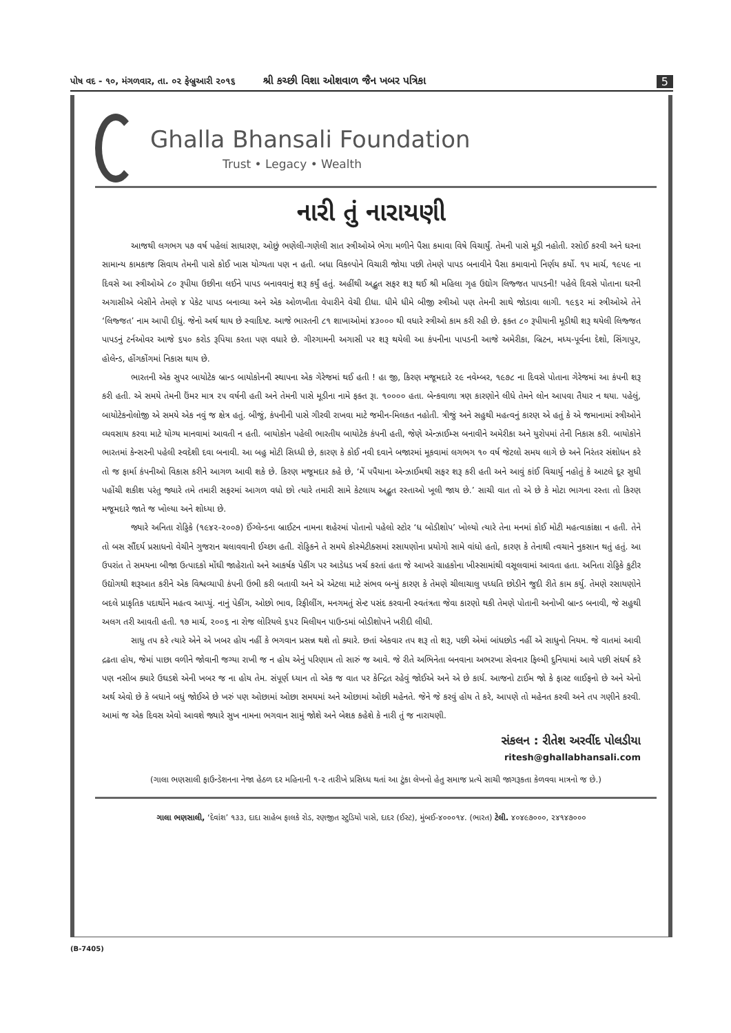પોષ વદ - ૧૦, મંગળવાર, તા. ૦૨ ફેબ્રુઆરી ૨૦૧૬ શ્રી કચ્છી વિશા ઓશવાળ જૈન ખબર પત્રિકા 5
Ghalla Bhansali Foundation
Trust • Legacy • Wealth
નારી તું નારાયણી
આજથી લગભગ ૫૭ વર્ષ પહેલાં સાધારણ, ઓછું ભણેલી-ગણેલી સાત સ્ત્રીઓએ ભેગા મળીને પૈસા કમાવા વિષે વિચાર્યું. તેમની પાસે મૂડી નહોતી. રસોઈ કરવી અને ઘરના સામાન્ય કામકાજ સિવાય તેમની પાસે કોઈ ખાસ યોગ્યતા પણ ન હતી. બધા વિકલ્પોને વિચારી જોયા પછી તેમણે પાપડ બનાવીને પૈસા કમાવાનો નિર્ણય કર્યો. ૧૫ માર્ચ, ૧૯૫૯ ના દિવસે આ સ્ત્રીઓએ ૮૦ રૂપીયા ઉછીના લઈને પાપડ બનાવવાનું શરૂ કર્યું હતું. અહીંથી અદ્ભુત સફર શરૂ થઈ શ્રી મહિલા ગૃહ ઉદ્યોગ લિજ્જત પાપડની! પહેલે દિવસે પોતાના ઘરની અગાસીએ બેસીને તેમણે ૪ પેકેટ પાપડ બનાવ્યા અને એક ઓળખીતા વેપારીને વેચી દીધા. ધીમે ધીમે બીજી સ્ત્રીઓ પણ તેમની સાથે જોડાવા લાગી. ૧૯૬૨ માં સ્ત્રીઓએ તેને ‘લિજ્જત’ નામ આપી દીધું. જેનો અર્થ થાય છે સ્વાદિષ્ટ. આજે ભારતની ૮૧ શાખાઓમાં ૪૩૦૦૦ થી વધારે સ્ત્રીઓ કામ કરી રહી છે. ફક્ત ૮૦ રૂપીયાની મૂડીથી શરૂ થયેલી લિજ્જત પાપડનું ટર્નઓવર આજે ૬૫૦ કરોડ રૂપિયા કરતા પણ વધારે છે. ગીરગામની અગાસી પર શરૂ થયેલી આ કંપનીના પાપડની આજે અમેરીકા, બ્રિટન, મધ્ય-પૂર્વના દેશો, સિંગાપુર, હોલેન્ડ, હોંગકોંગમાં નિકાસ થાય છે.
ભારતની એક સુપર બાયોટેક બ્રાન્ડ બાયોકોનની સ્થાપના એક ગેરેજમાં થઈ હતી ! હા જી, કિરણ મજૂમદારે ૨૯ નવેમ્બર, ૧૯૭૮ ના દિવસે પોતાના ગેરેજમાં આ કંપની શરૂ કરી હતી. એ સમયે તેમની ઉંમર માત્ર ૨૫ વર્ષની હતી અને તેમની પાસે મૂડીના નામે ફક્ત રૂા. ૧૦૦૦૦ હતા. બેન્કવાળા ત્રણ કારણોને લીધે તેમને લોન આપવા તૈયાર ન થયા. પહેલું, બાયોટેકનોલોજી એ સમયે એક નવું જ ક્ષેત્ર હતું. બીજું, કંપનીની પાસે ગીરવી રાખવા માટે જમીન-મિલકત નહોતી. ત્રીજું અને સહુથી મહત્વનું કારણ એ હતું કે એ જમાનામાં સ્ત્રીઓને વ્યવસાય કરવા માટે યોગ્ય માનવામાં આવતી ન હતી. બાયોકોન પહેલી ભારતીય બાયોટેક કંપની હતી, જેણે એન્ઝાઈમ્સ બનાવીને અમેરીકા અને યુરોપમાં તેની નિકાસ કરી. બાયોકોને ભારતમાં કેન્સરની પહેલી સ્વદેશી દવા બનાવી. આ બહુ મોટી સિધ્ધી છે, કારણ કે કોઈ નવી દવાને બજારમાં મૂકવામાં લગભગ ૧૦ વર્ષ જેટલો સમય લાગે છે અને નિરંતર સંશોધન કરે તો જ ફાર્મા કંપનીઓ વિકાસ કરીને આગળ આવી શકે છે. કિરણ મજૂમદાર કહે છે, ‘મેં પપૈયાના એન્ઝાઈમથી સફર શરૂ કરી હતી અને આવું કાંઈ વિચાર્યુ નહોતું કે આટલે દૂર સુધી પહોંચી શકીશ પરંતુ જ્યારે તમે તમારી સફરમાં આગળ વધો છો ત્યારે તમારી સામે કેટલાય અદ્ભુત રસ્તાઓ ખૂલી જાય છે.’ સાચી વાત તો એ છે કે મોટા ભાગના રસ્તા તો કિરણ મજૂમદારે જાતે જ ખોલ્યા અને શોધ્યા છે.
જ્યારે અનિતા રોડ્ડિકે (૧૯૪૨-૨૦૦૭) ઈંગ્લેન્ડના બ્રાઈટન નામના શહેરમાં પોતાનો પહેલો સ્ટોર ‘ધ બોડીશોપ’ ખોલ્યો ત્યારે તેના મનમાં કોઈ મોટી મહત્વાકાંક્ષા ન હતી. તેને તો બસ સૌંદર્ય પ્રસાધનો વેચીને ગુજરાન ચલાવવાની ઈચ્છા હતી. રોડ્ડિકને તે સમયે કોસ્મેટીક્સમાં રસાયણોના પ્રયોગો સામે વાંધો હતો, કારણ કે તેનાથી ત્વચાને નુકસાન થતું હતું. આ ઉપરાંત તે સમયના બીજા ઉત્પાદકો મોંઘી જાહેરાતો અને આકર્ષક પેકીંગ પર આડેધડ ખર્ચ કરતાં હતા જે આખરે ગ્રાહકોના ખીસ્સામાંથી વસૂલવામાં આવતા હતા. અનિતા રોડ્ડિકે કુટીર ઉદ્યોગથી શરૂઆત કરીને એક વિશ્વવ્યાપી કંપની ઉભી કરી બતાવી અને એ એટલા માટે સંભવ બન્યું કારણ કે તેમણે ચીલાચાલુ પધ્ધતિ છોડીને જુદી રીતે કામ કર્યુ. તેમણે રસાયણોને બદલે પ્રાકૃતિક પદાર્થોને મહત્વ આપ્યું. નાનું પેકીંગ, ઓછો ભાવ, રિફીલીંગ, મનગમતું સેન્ટ પસંદ કરવાની સ્વતંત્રતા જેવા કારણો થકી તેમણે પોતાની અનોખી બ્રાન્ડ બનાવી, જે સહુથી અલગ તરી આવતી હતી. ૧૭ માર્ચ, ૨૦૦૬ ના રોજ લોરિયલે ૬૫૨ મિલીયન પાઉન્ડમાં બોડીશોપને ખરીદી લીધી.
સાધુ તપ કરે ત્યારે એને એ ખબર હોય નહીં કે ભગવાન પ્રસન્ન થશે તો ક્યારે. છતાં એકવાર તપ શરૂ તો શરૂ, પછી એમાં બાંધછોડ નહીં એ સાધુનો નિયમ. જે વાતમાં આવી દ્રઢતા હોય, જેમાં પાછા વળીને જોવાની જગ્યા રાખી જ ન હોય એનું પરિણામ તો સારું જ આવે. જે રીતે અભિનેતા બનવાના અભરખા સેવનાર ફિલ્મી દુનિયામાં આવે પછી સંઘર્ષ કરે પણ નસીબ ક્યારે ઉઘડશે એની ખબર જ ના હોય તેમ. સંપૂર્ણ ધ્યાન તો એક જ વાત પર કેન્દ્રિત રહેવું જોઈએ અને એ છે કાર્ય. આજનો ટાઈમ જો કે ફાસ્ટ લાઈફનો છે અને એનો અર્થ એવો છે કે બધાને બધું જોઈએ છે ખરું પણ ઓછામાં ઓછા સમયમાં અને ઓછામાં ઓછી મહેનતે. જેને જે કરવું હોય તે કરે, આપણે તો મહેનત કરવી અને તપ ગણીને કરવી. આમાં જ એક દિવસ એવો આવશે જ્યારે સુખ નામના ભગવાન સામું જોશે અને બેશક કહેશે કે નારી તું જ નારાયણી.
સંકલન : રીતેશ અરવીંદ પોલડીયા
ritesh@ghallabhansali.com
(ગાલા ભણસાલી ફાઉન્ડેશનના નેજા હેઠળ દર મહિનાની ૧-૨ તારીખે પ્રસિધ્ધ થતાં આ ટુંકા લેખનો હેતુ સમાજ પ્રત્યે સાચી જાગરૂકતા કેળવવા માત્રનો જ છે.)
ગાલા ભણસાલી, ‘દેવાંશ’ ૧૩૩, દાદા સાહેબ ફાલકે રોડ, રણજીત સ્ટુડિયો પાસે, દાદર (ઈસ્ટ), મુંબઈ-૪૦૦૦૧૪. (ભારત) ટેલી. ૪૦૪૯૭૦૦૦, ૨૪૧૪૭૦૦૦
(B-7405)